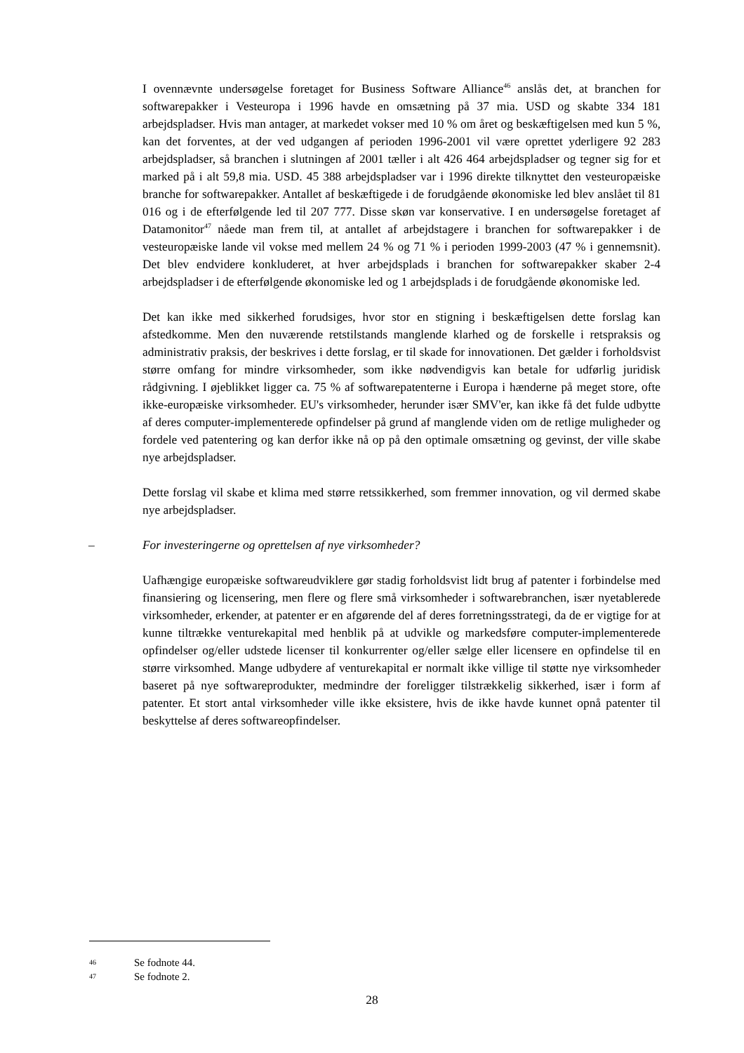I ovennævnte undersøgelse foretaget for Business Software Alliance<sup>46</sup> anslås det, at branchen for softwarepakker i Vesteuropa i 1996 havde en omsætning på 37 mia. USD og skabte 334 181 arbejdspladser. Hvis man antager, at markedet vokser med 10 % om året og beskæftigelsen med kun 5 %, kan det forventes, at der ved udgangen af perioden 1996-2001 vil være oprettet yderligere 92 283 arbejdspladser, så branchen i slutningen af 2001 tæller i alt 426 464 arbejdspladser og tegner sig for et marked på i alt 59,8 mia. USD. 45 388 arbejdspladser var i 1996 direkte tilknyttet den vesteuropæiske branche for softwarepakker. Antallet af beskæftigede i de forudgående økonomiske led blev anslået til 81 016 og i de efterfølgende led til 207 777. Disse skøn var konservative. I en undersøgelse foretaget af Datamonitor<sup>47</sup> nåede man frem til, at antallet af arbejdstagere i branchen for softwarepakker i de vesteuropæiske lande vil vokse med mellem 24 % og 71 % i perioden 1999-2003 (47 % i gennemsnit). Det blev endvidere konkluderet, at hver arbejdsplads i branchen for softwarepakker skaber 2-4 arbejdspladser i de efterfølgende økonomiske led og 1 arbejdsplads i de forudgående økonomiske led.
Det kan ikke med sikkerhed forudsiges, hvor stor en stigning i beskæftigelsen dette forslag kan afstedkomme. Men den nuværende retstilstands manglende klarhed og de forskelle i retspraksis og administrativ praksis, der beskrives i dette forslag, er til skade for innovationen. Det gælder i forholdsvist større omfang for mindre virksomheder, som ikke nødvendigvis kan betale for udførlig juridisk rådgivning. I øjeblikket ligger ca. 75 % af softwarepatenterne i Europa i hænderne på meget store, ofte ikke-europæiske virksomheder. EU's virksomheder, herunder især SMV'er, kan ikke få det fulde udbytte af deres computer-implementerede opfindelser på grund af manglende viden om de retlige muligheder og fordele ved patentering og kan derfor ikke nå op på den optimale omsætning og gevinst, der ville skabe nye arbejdspladser.
Dette forslag vil skabe et klima med større retssikkerhed, som fremmer innovation, og vil dermed skabe nye arbejdspladser.
– For investeringerne og oprettelsen af nye virksomheder?
Uafhængige europæiske softwareudviklere gør stadig forholdsvist lidt brug af patenter i forbindelse med finansiering og licensering, men flere og flere små virksomheder i softwarebranchen, især nyetablerede virksomheder, erkender, at patenter er en afgørende del af deres forretningsstrategi, da de er vigtige for at kunne tiltrække venturekapital med henblik på at udvikle og markedsføre computer-implementerede opfindelser og/eller udstede licenser til konkurrenter og/eller sælge eller licensere en opfindelse til en større virksomhed. Mange udbydere af venturekapital er normalt ikke villige til støtte nye virksomheder baseret på nye softwareprodukter, medmindre der foreligger tilstrækkelig sikkerhed, især i form af patenter. Et stort antal virksomheder ville ikke eksistere, hvis de ikke havde kunnet opnå patenter til beskyttelse af deres softwareopfindelser.
46 Se fodnote 44.
47 Se fodnote 2.
28